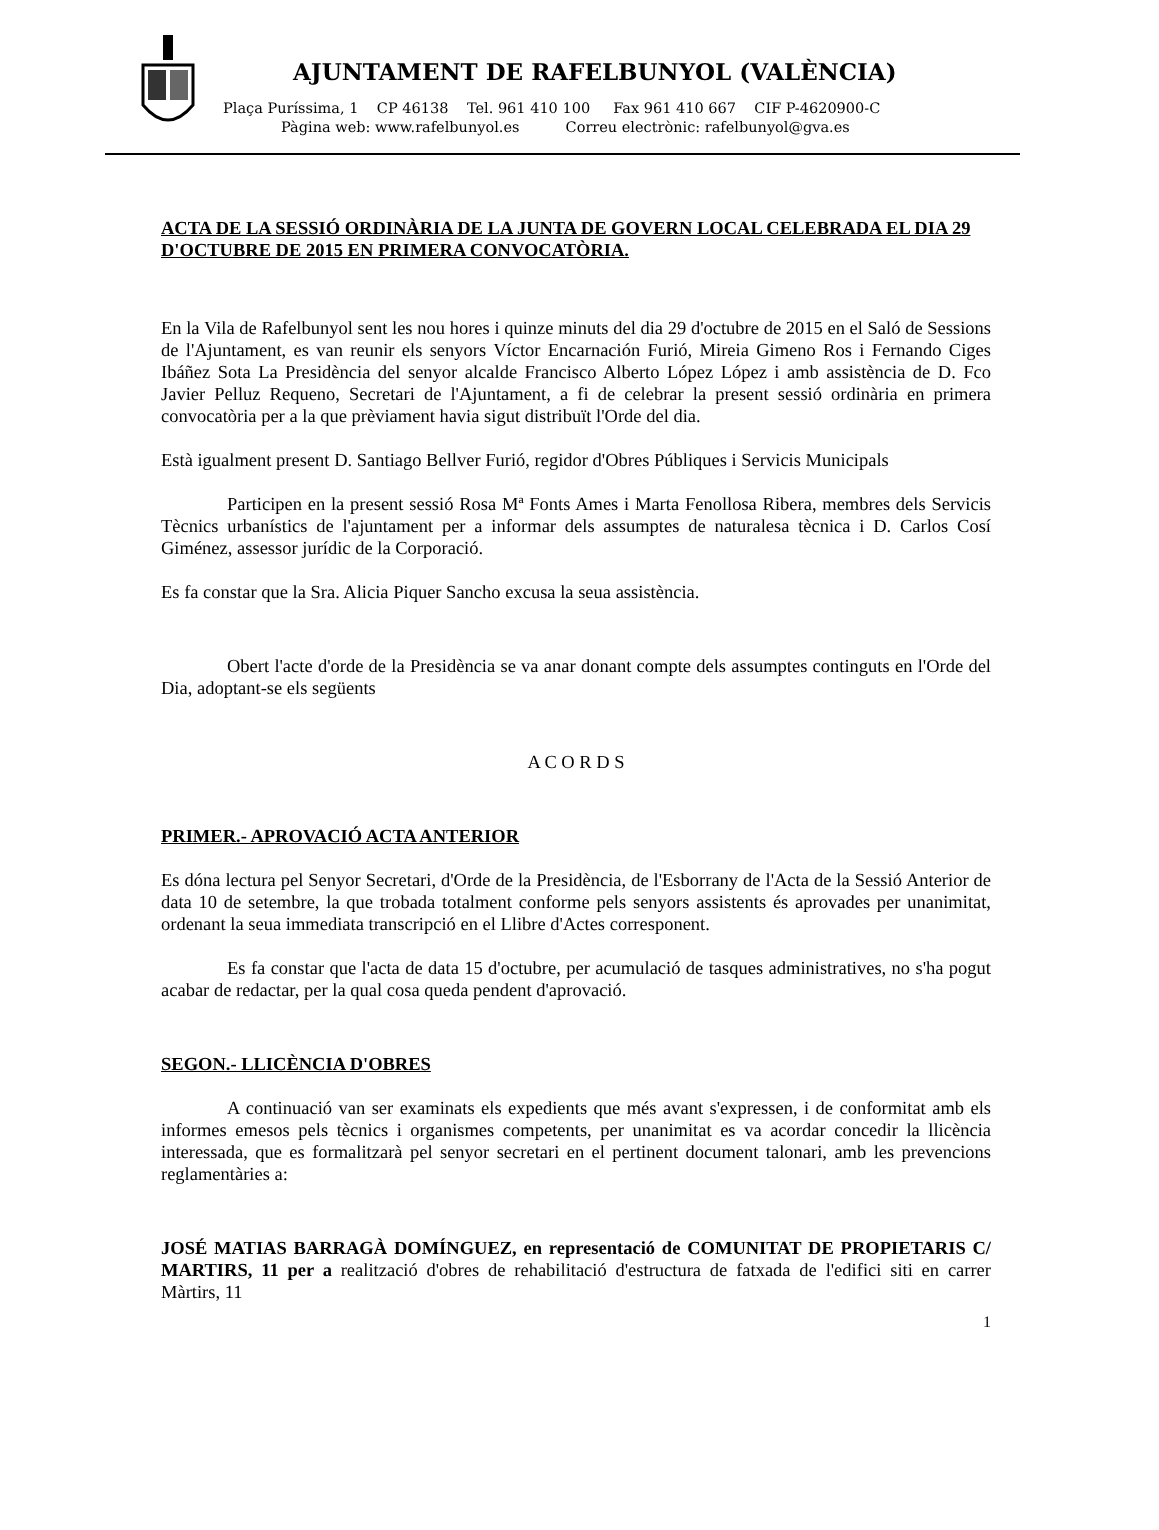AJUNTAMENT DE RAFELBUNYOL (VALÈNCIA)
Plaça Puríssima, 1 CP 46138 Tel. 961 410 100 Fax 961 410 667 CIF P-4620900-C
Pàgina web: www.rafelbunyol.es Correu electrònic: rafelbunyol@gva.es
ACTA DE LA SESSIÓ ORDINÀRIA DE LA JUNTA DE GOVERN LOCAL CELEBRADA EL DIA 29 D'OCTUBRE DE 2015 EN PRIMERA CONVOCATÒRIA.
En la Vila de Rafelbunyol sent les nou hores i quinze minuts del dia 29 d'octubre de 2015 en el Saló de Sessions de l'Ajuntament, es van reunir els senyors Víctor Encarnación Furió, Mireia Gimeno Ros i Fernando Ciges Ibáñez Sota La Presidència del senyor alcalde Francisco Alberto López López i amb assistència de D. Fco Javier Pelluz Requeno, Secretari de l'Ajuntament, a fi de celebrar la present sessió ordinària en primera convocatòria per a la que prèviament havia sigut distribuït l'Orde del dia.
Està igualment present D. Santiago Bellver Furió, regidor d'Obres Públiques i Servicis Municipals
Participen en la present sessió Rosa Mª Fonts Ames i Marta Fenollosa Ribera, membres dels Servicis Tècnics urbanístics de l'ajuntament per a informar dels assumptes de naturalesa tècnica i D. Carlos Cosí Giménez, assessor jurídic de la Corporació.
Es fa constar que la Sra. Alicia Piquer Sancho excusa la seua assistència.
Obert l'acte d'orde de la Presidència se va anar donant compte dels assumptes continguts en l'Orde del Dia, adoptant-se els següents
A C O R D S
PRIMER.- APROVACIÓ ACTA ANTERIOR
Es dóna lectura pel Senyor Secretari, d'Orde de la Presidència, de l'Esborrany de l'Acta de la Sessió Anterior de data 10 de setembre, la que trobada totalment conforme pels senyors assistents és aprovades per unanimitat, ordenant la seua immediata transcripció en el Llibre d'Actes corresponent.
Es fa constar que l'acta de data 15 d'octubre, per acumulació de tasques administratives, no s'ha pogut acabar de redactar, per la qual cosa queda pendent d'aprovació.
SEGON.- LLICÈNCIA D'OBRES
A continuació van ser examinats els expedients que més avant s'expressen, i de conformitat amb els informes emesos pels tècnics i organismes competents, per unanimitat es va acordar concedir la llicència interessada, que es formalitzarà pel senyor secretari en el pertinent document talonari, amb les prevencions reglamentàries a:
JOSÉ MATIAS BARRAGÀ DOMÍNGUEZ, en representació de COMUNITAT DE PROPIETARIS C/ MARTIRS, 11 per a realització d'obres de rehabilitació d'estructura de fatxada de l'edifici siti en carrer Màrtirs, 11
1